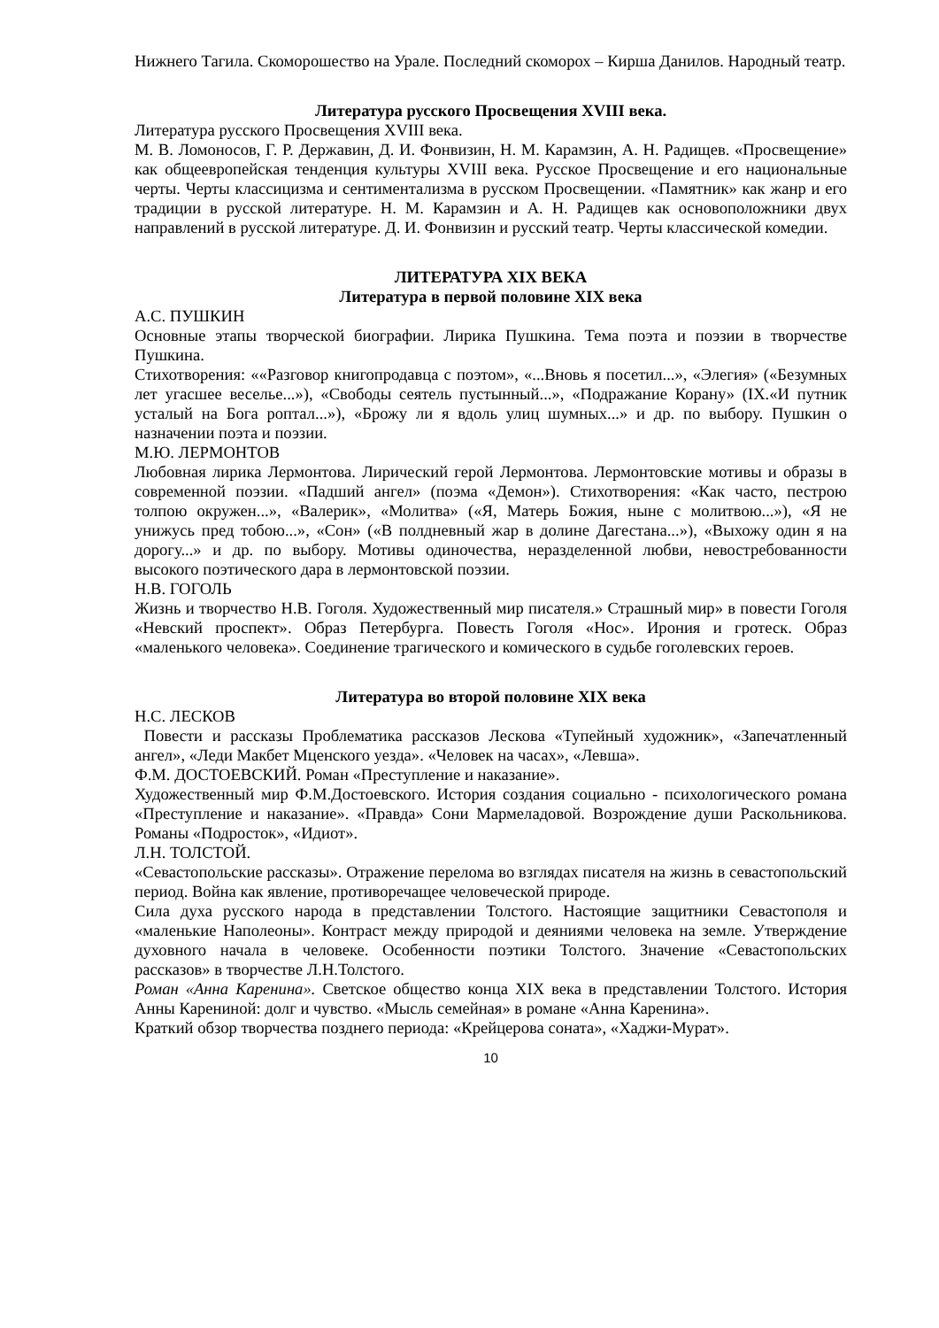Нижнего Тагила. Скоморошество на Урале. Последний скоморох – Кирша Данилов. Народный театр.
Литература русского Просвещения XVIII века.
Литература русского Просвещения XVIII века.
М. В. Ломоносов, Г. Р. Державин, Д. И. Фонвизин, Н. М. Карамзин, А. Н. Радищев. «Просвещение» как общеевропейская тенденция культуры XVIII века. Русское Просвещение и его национальные черты. Черты классицизма и сентиментализма в русском Просвещении. «Памятник» как жанр и его традиции в русской литературе. Н. М. Карамзин и А. Н. Радищев как основоположники двух направлений в русской литературе. Д. И. Фонвизин и русский театр. Черты классической комедии.
ЛИТЕРАТУРА XIX ВЕКА
Литература в первой половине XIX века
А.С. ПУШКИН
Основные этапы творческой биографии. Лирика Пушкина. Тема поэта и поэзии в творчестве Пушкина.
Стихотворения: ««Разговор книгопродавца с поэтом», «...Вновь я посетил...», «Элегия» («Безумных лет угасшее веселье...»), «Свободы сеятель пустынный...», «Подражание Корану» (IX.«И путник усталый на Бога роптал...»), «Брожу ли я вдоль улиц шумных...» и др. по выбору. Пушкин о назначении поэта и поэзии.
М.Ю. ЛЕРМОНТОВ
Любовная лирика Лермонтова. Лирический герой Лермонтова. Лермонтовские мотивы и образы в современной поэзии. «Падший ангел» (поэма «Демон»). Стихотворения: «Как часто, пестрою толпою окружен...», «Валерик», «Молитва» («Я, Матерь Божия, ныне с молитвою...»), «Я не унижусь пред тобою...», «Сон» («В полдневный жар в долине Дагестана...»), «Выхожу один я на дорогу...» и др. по выбору. Мотивы одиночества, неразделенной любви, невостребованности высокого поэтического дара в лермонтовской поэзии.
Н.В. ГОГОЛЬ
Жизнь и творчество Н.В. Гоголя. Художественный мир писателя.» Страшный мир» в повести Гоголя «Невский проспект». Образ Петербурга. Повесть Гоголя «Нос». Ирония и гротеск. Образ «маленького человека». Соединение трагического и комического в судьбе гоголевских героев.
Литература во второй половине XIX века
Н.С. ЛЕСКОВ
Повести и рассказы Проблематика рассказов Лескова «Тупейный художник», «Запечатленный ангел», «Леди Макбет Мценского уезда». «Человек на часах», «Левша».
Ф.М. ДОСТОЕВСКИЙ. Роман «Преступление и наказание».
Художественный мир Ф.М.Достоевского. История создания социально - психологического романа «Преступление и наказание». «Правда» Сони Мармеладовой. Возрождение души Раскольникова. Романы «Подросток», «Идиот».
Л.Н. ТОЛСТОЙ.
«Севастопольские рассказы». Отражение перелома во взглядах писателя на жизнь в севастопольский период. Война как явление, противоречащее человеческой природе.
Сила духа русского народа в представлении Толстого. Настоящие защитники Севастополя и «маленькие Наполеоны». Контраст между природой и деяниями человека на земле. Утверждение духовного начала в человеке. Особенности поэтики Толстого. Значение «Севастопольских рассказов» в творчестве Л.Н.Толстого.
Роман «Анна Каренина». Светское общество конца XIX века в представлении Толстого. История Анны Карениной: долг и чувство. «Мысль семейная» в романе «Анна Каренина».
Краткий обзор творчества позднего периода: «Крейцерова соната», «Хаджи-Мурат».
10